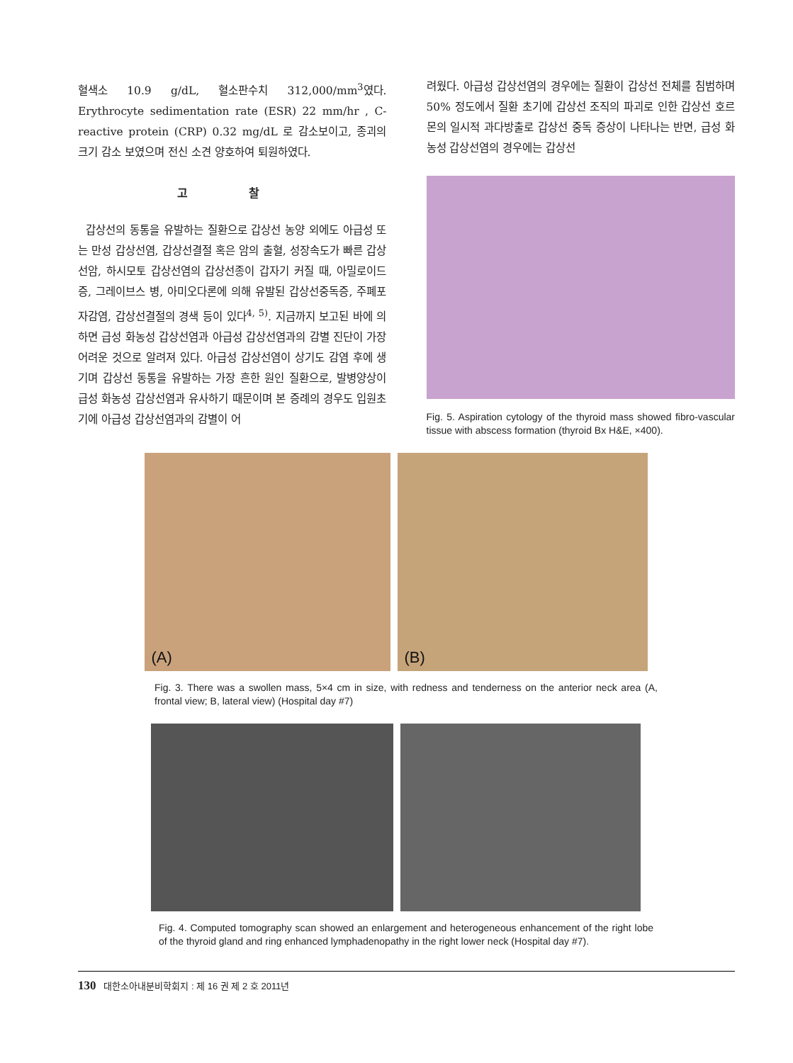혈색소 10.9 g/dL, 혈소판수치 312,000/mm<sup>3</sup>였다. Erythrocyte sedimentation rate (ESR) 22 mm/hr , C-reactive protein (CRP) 0.32 mg/dL 로 감소보이고, 종괴의 크기 감소 보였으며 전신 소견 양호하여 퇴원하였다.
고 찰
갑상선의 동통을 유발하는 질환으로 갑상선 농양 외에도 아급성 또는 만성 갑상선염, 갑상선결절 혹은 암의 출혈, 성장속도가 빠른 갑상선암, 하시모토 갑상선염의 갑상선종이 갑자기 커질 때, 아밀로이드증, 그레이브스 병, 아미오다론에 의해 유발된 갑상선중독증, 주폐포자감염, 갑상선결절의 경색 등이 있다<sup>4, 5)</sup>. 지금까지 보고된 바에 의하면 급성 화농성 갑상선염과 아급성 갑상선염과의 감별 진단이 가장 어려운 것으로 알려져 있다. 아급성 갑상선염이 상기도 감염 후에 생기며 갑상선 동통을 유발하는 가장 흔한 원인 질환으로, 발병양상이 급성 화농성 갑상선염과 유사하기 때문이며 본 증례의 경우도 입원초기에 아급성 갑상선염과의 감별이 어
려웠다. 아급성 갑상선염의 경우에는 질환이 갑상선 전체를 침범하며 50% 정도에서 질환 초기에 갑상선 조직의 파괴로 인한 갑상선 호르몬의 일시적 과다방출로 갑상선 중독 증상이 나타나는 반면, 급성 화농성 갑상선염의 경우에는 갑상선
Fig. 5. Aspiration cytology of the thyroid mass showed fibro-vascular tissue with abscess formation (thyroid Bx H&E, ×400).
(A) (B)
Fig. 3. There was a swollen mass, 5×4 cm in size, with redness and tenderness on the anterior neck area (A, frontal view; B, lateral view) (Hospital day #7)
Fig. 4. Computed tomography scan showed an enlargement and heterogeneous enhancement of the right lobe of the thyroid gland and ring enhanced lymphadenopathy in the right lower neck (Hospital day #7).
130 대한소아내분비학회지 : 제 16 권 제 2 호 2011년